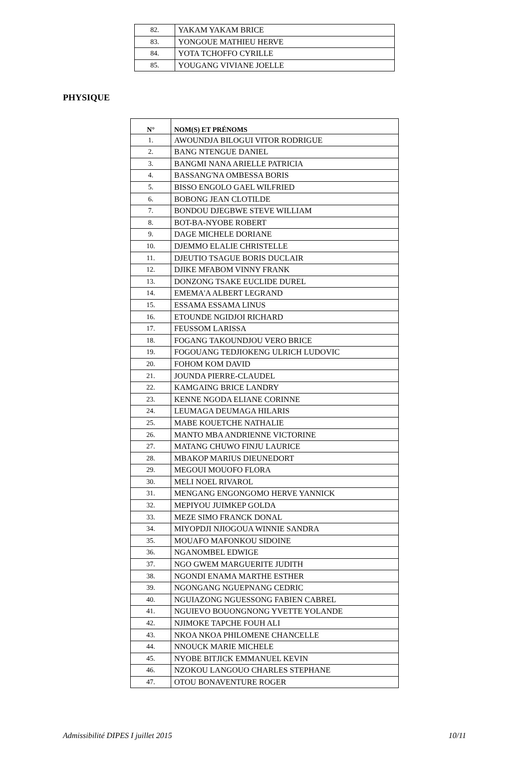| 82. | YAKAM YAKAM BRICE |
| 83. | YONGOUE MATHIEU HERVE |
| 84. | YOTA TCHOFFO CYRILLE |
| 85. | YOUGANG VIVIANE JOELLE |
PHYSIQUE
| N° | NOM(S) ET PRÉNOMS |
| --- | --- |
| 1. | AWOUNDJA BILOGUI VITOR RODRIGUE |
| 2. | BANG NTENGUE DANIEL |
| 3. | BANGMI NANA ARIELLE PATRICIA |
| 4. | BASSANG'NA OMBESSA BORIS |
| 5. | BISSO ENGOLO GAEL WILFRIED |
| 6. | BOBONG JEAN CLOTILDE |
| 7. | BONDOU DJEGBWE STEVE WILLIAM |
| 8. | BOT-BA-NYOBE ROBERT |
| 9. | DAGE MICHELE DORIANE |
| 10. | DJEMMO ELALIE CHRISTELLE |
| 11. | DJEUTIO TSAGUE BORIS DUCLAIR |
| 12. | DJIKE MFABOM VINNY FRANK |
| 13. | DONZONG TSAKE EUCLIDE DUREL |
| 14. | EMEMA'A ALBERT LEGRAND |
| 15. | ESSAMA ESSAMA LINUS |
| 16. | ETOUNDE NGIDJOI RICHARD |
| 17. | FEUSSOM LARISSA |
| 18. | FOGANG TAKOUNDJOU VERO BRICE |
| 19. | FOGOUANG TEDJIOKENG ULRICH LUDOVIC |
| 20. | FOHOM KOM DAVID |
| 21. | JOUNDA PIERRE-CLAUDEL |
| 22. | KAMGAING BRICE LANDRY |
| 23. | KENNE NGODA ELIANE CORINNE |
| 24. | LEUMAGA DEUMAGA HILARIS |
| 25. | MABE KOUETCHE NATHALIE |
| 26. | MANTO MBA ANDRIENNE VICTORINE |
| 27. | MATANG CHUWO FINJU LAURICE |
| 28. | MBAKOP MARIUS DIEUNEDORT |
| 29. | MEGOUI MOUOFO FLORA |
| 30. | MELI NOEL RIVAROL |
| 31. | MENGANG ENGONGOMO HERVE YANNICK |
| 32. | MEPIYOU JUIMKEP GOLDA |
| 33. | MEZE SIMO FRANCK DONAL |
| 34. | MIYOPDJI NJIOGOUA WINNIE SANDRA |
| 35. | MOUAFO MAFONKOU SIDOINE |
| 36. | NGANOMBEL EDWIGE |
| 37. | NGO GWEM MARGUERITE JUDITH |
| 38. | NGONDI ENAMA MARTHE ESTHER |
| 39. | NGONGANG NGUEPNANG CEDRIC |
| 40. | NGUIAZONG NGUESSONG FABIEN CABREL |
| 41. | NGUIEVO BOUONGNONG YVETTE YOLANDE |
| 42. | NJIMOKE TAPCHE FOUH ALI |
| 43. | NKOA NKOA PHILOMENE CHANCELLE |
| 44. | NNOUCK MARIE MICHELE |
| 45. | NYOBE BITJICK EMMANUEL KEVIN |
| 46. | NZOKOU LANGOUO CHARLES STEPHANE |
| 47. | OTOU BONAVENTURE ROGER |
Admissibilité DIPES I juillet 2015 10/11